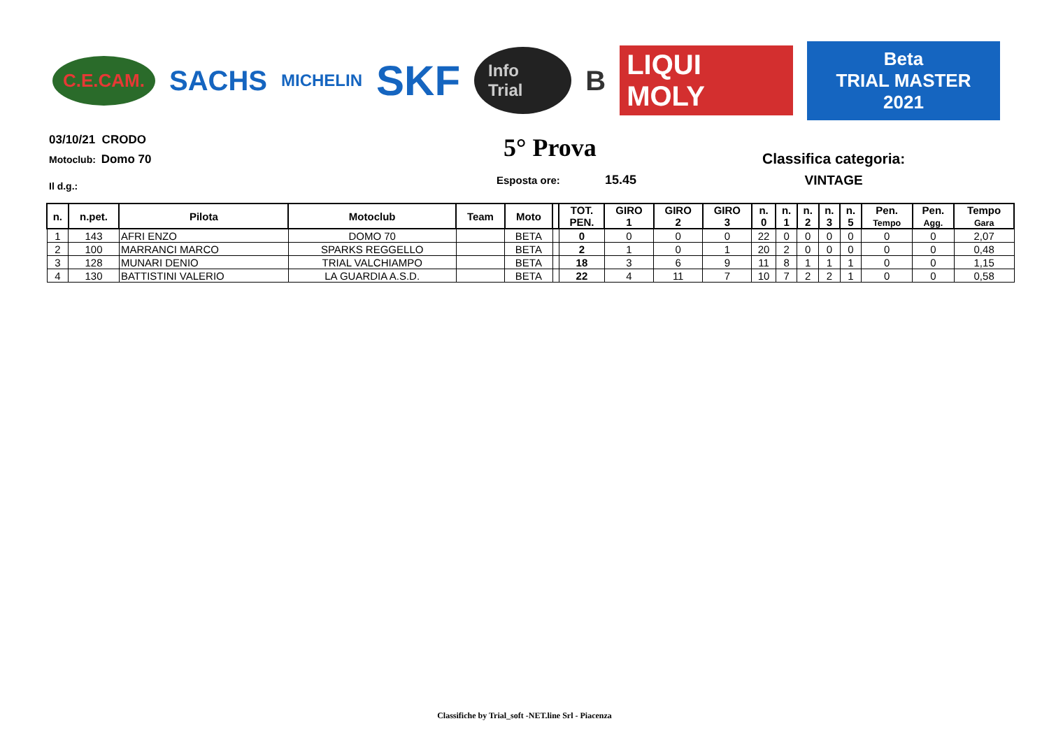C.E.CAM. SACHS MICHELIN SKF Info Trial B LIQUI MOLY Beta
TRIAL MASTER 2021
03/10/21 CRODO
Motoclub: Domo 70
Il d.g.:
5° Prova
Esposta ore: 15.45
Classifica categoria:
VINTAGE
| n. | n.pet. | Pilota | Motoclub | Team | Moto | | TOT. PEN. | GIRO 1 | GIRO 2 | GIRO 3 | n. 0 | n. 1 | n. 2 | n. 3 | n. 5 | Pen. Tempo | Pen. Agg. | Tempo Gara |
| --- | --- | --- | --- | --- | --- | --- | --- | --- | --- | --- | --- | --- | --- | --- | --- | --- | --- | --- |
| 1 | 143 | AFRI ENZO | DOMO 70 | | BETA | | 0 | 0 | 0 | 0 | 22 | 0 | 0 | 0 | 0 | 0 | 0 | 2,07 |
| 2 | 100 | MARRANCI MARCO | SPARKS REGGELLO | | BETA | | 2 | 1 | 0 | 1 | 20 | 2 | 0 | 0 | 0 | 0 | 0 | 0,48 |
| 3 | 128 | MUNARI DENIO | TRIAL VALCHIAMPO | | BETA | | 18 | 3 | 6 | 9 | 11 | 8 | 1 | 1 | 1 | 0 | 0 | 1,15 |
| 4 | 130 | BATTISTINI VALERIO | LA GUARDIA A.S.D. | | BETA | | 22 | 4 | 11 | 7 | 10 | 7 | 2 | 2 | 1 | 0 | 0 | 0,58 |
Classifiche by Trial_soft -NET.line Srl - Piacenza